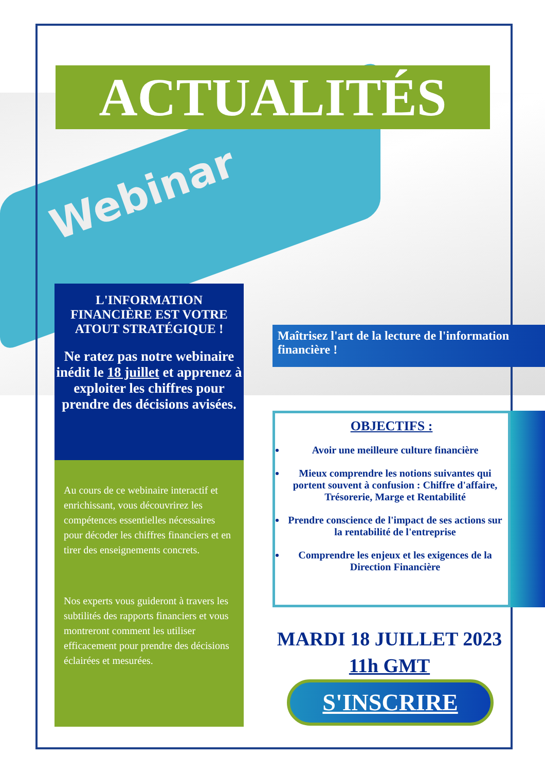Webinar
ACTUALITÉS
L'INFORMATION FINANCIÈRE EST VOTRE ATOUT STRATÉGIQUE !
Ne ratez pas notre webinaire inédit le 18 juillet et apprenez à exploiter les chiffres pour prendre des décisions avisées.
Au cours de ce webinaire interactif et enrichissant, vous découvrirez les compétences essentielles nécessaires pour décoder les chiffres financiers et en tirer des enseignements concrets.
Nos experts vous guideront à travers les subtilités des rapports financiers et vous montreront comment les utiliser efficacement pour prendre des décisions éclairées et mesurées.
Maîtrisez l'art de la lecture de l'information financière !
OBJECTIFS :
Avoir une meilleure culture financière
Mieux comprendre les notions suivantes qui portent souvent à confusion : Chiffre d'affaire, Trésorerie, Marge et Rentabilité
Prendre conscience de l'impact de ses actions sur la rentabilité de l'entreprise
Comprendre les enjeux et les exigences de la Direction Financière
MARDI 18 JUILLET 2023
11h GMT
S'INSCRIRE